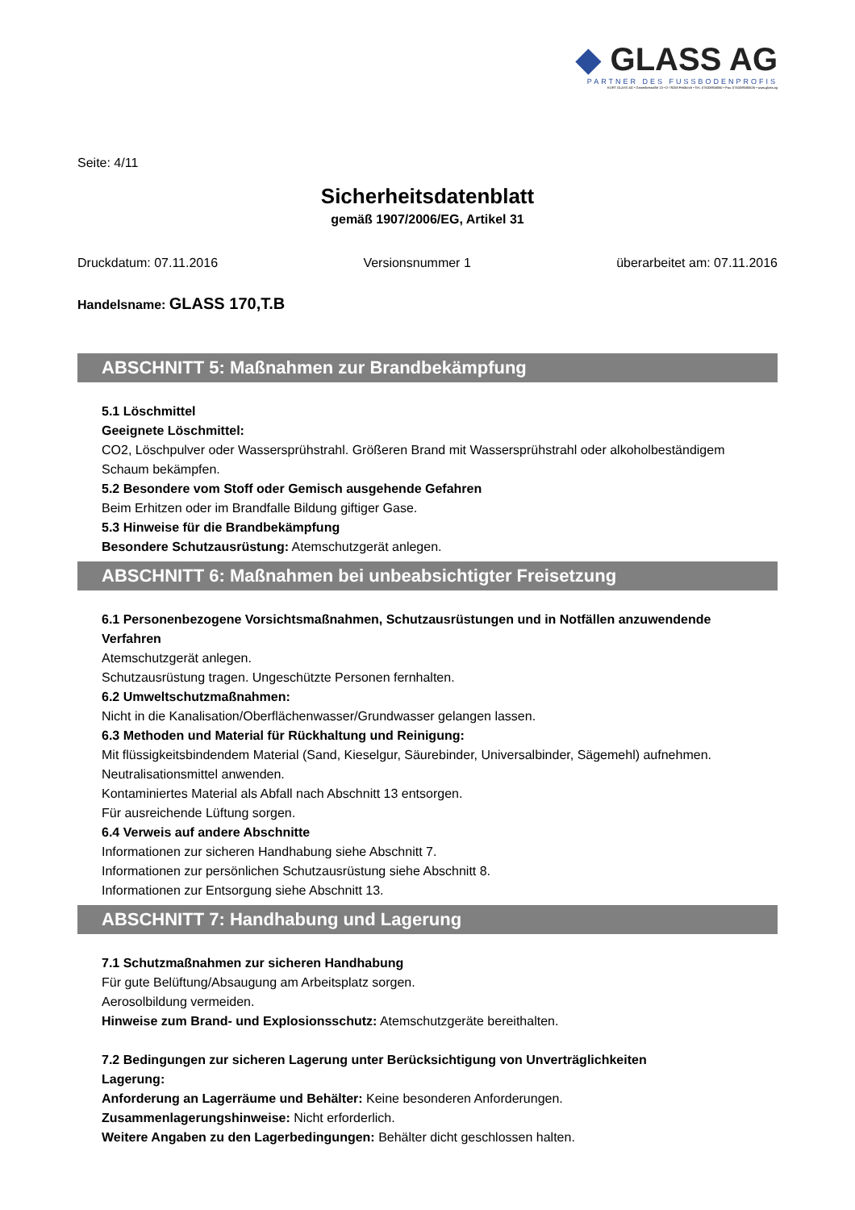◆ GLASS AG
PARTNER DES FUSSBODENPROFIS
KURT GLASS AG • Gewerbestraße 13 • D-79258 Feldkirch • Tel.: 07633/958060 • Fax: 07633/9580626 • www.glass.ag
Seite: 4/11
Sicherheitsdatenblatt
gemäß 1907/2006/EG, Artikel 31
Druckdatum: 07.11.2016 Versionsnummer 1 überarbeitet am: 07.11.2016
Handelsname: GLASS 170,T.B
ABSCHNITT 5: Maßnahmen zur Brandbekämpfung
5.1 Löschmittel
Geeignete Löschmittel:
CO2, Löschpulver oder Wassersprühstrahl. Größeren Brand mit Wassersprühstrahl oder alkoholbeständigem Schaum bekämpfen.
5.2 Besondere vom Stoff oder Gemisch ausgehende Gefahren
Beim Erhitzen oder im Brandfalle Bildung giftiger Gase.
5.3 Hinweise für die Brandbekämpfung
Besondere Schutzausrüstung: Atemschutzgerät anlegen.
ABSCHNITT 6: Maßnahmen bei unbeabsichtigter Freisetzung
6.1 Personenbezogene Vorsichtsmaßnahmen, Schutzausrüstungen und in Notfällen anzuwendende Verfahren
Atemschutzgerät anlegen.
Schutzausrüstung tragen. Ungeschützte Personen fernhalten.
6.2 Umweltschutzmaßnahmen:
Nicht in die Kanalisation/Oberflächenwasser/Grundwasser gelangen lassen.
6.3 Methoden und Material für Rückhaltung und Reinigung:
Mit flüssigkeitsbindendem Material (Sand, Kieselgur, Säurebinder, Universalbinder, Sägemehl) aufnehmen.
Neutralisationsmittel anwenden.
Kontaminiertes Material als Abfall nach Abschnitt 13 entsorgen.
Für ausreichende Lüftung sorgen.
6.4 Verweis auf andere Abschnitte
Informationen zur sicheren Handhabung siehe Abschnitt 7.
Informationen zur persönlichen Schutzausrüstung siehe Abschnitt 8.
Informationen zur Entsorgung siehe Abschnitt 13.
ABSCHNITT 7: Handhabung und Lagerung
7.1 Schutzmaßnahmen zur sicheren Handhabung
Für gute Belüftung/Absaugung am Arbeitsplatz sorgen.
Aerosolbildung vermeiden.
Hinweise zum Brand- und Explosionsschutz: Atemschutzgeräte bereithalten.
7.2 Bedingungen zur sicheren Lagerung unter Berücksichtigung von Unverträglichkeiten
Lagerung:
Anforderung an Lagerräume und Behälter: Keine besonderen Anforderungen.
Zusammenlagerungshinweise: Nicht erforderlich.
Weitere Angaben zu den Lagerbedingungen: Behälter dicht geschlossen halten.